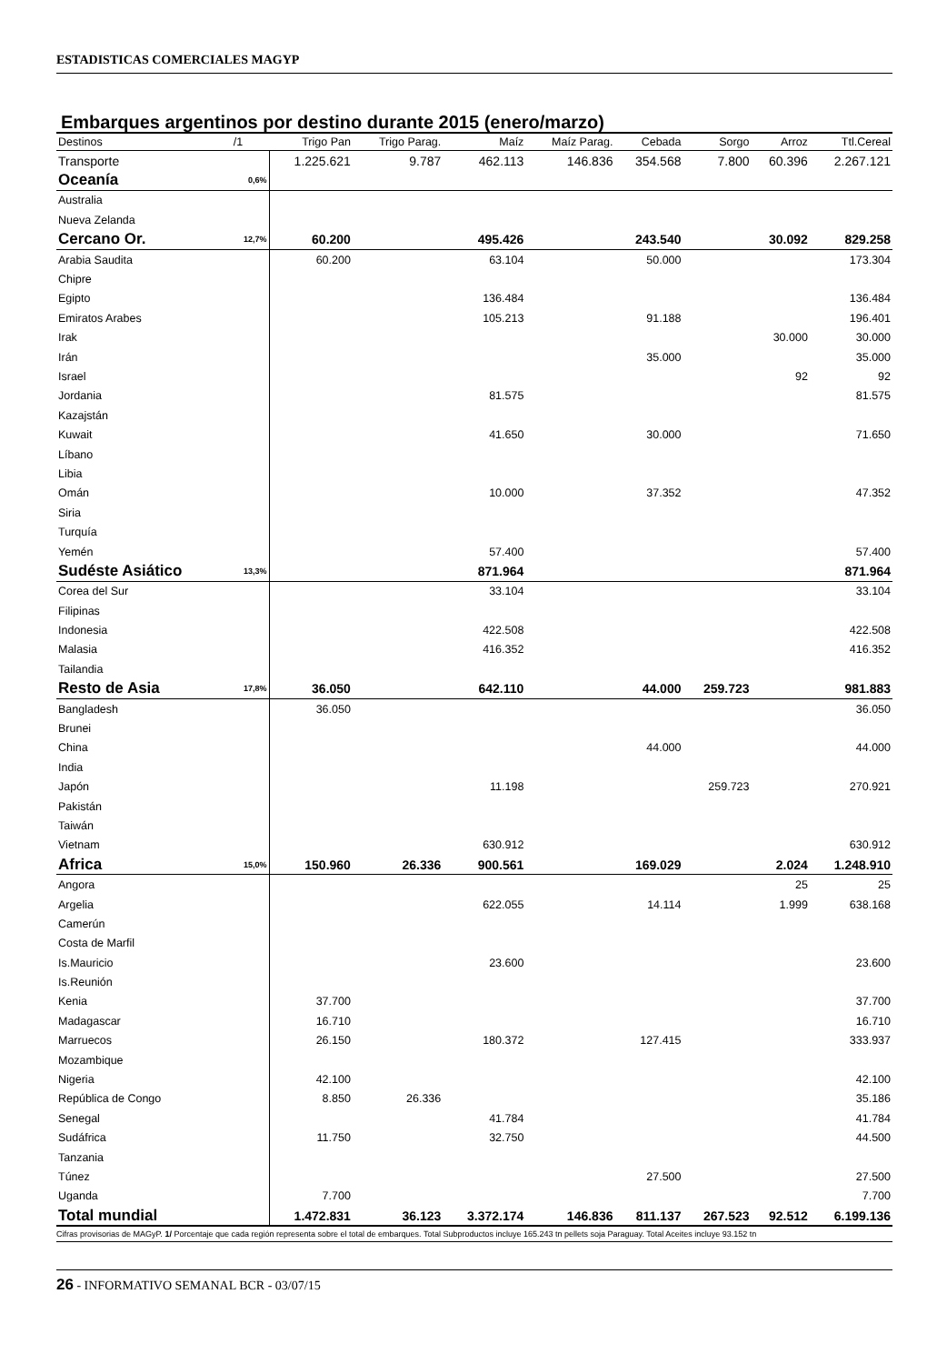ESTADISTICAS COMERCIALES MAGYP
Embarques argentinos por destino durante 2015 (enero/marzo)
| Destinos | /1 | Trigo Pan | Trigo Parag. | Maíz | Maíz Parag. | Cebada | Sorgo | Arroz | Ttl.Cereal |
| --- | --- | --- | --- | --- | --- | --- | --- | --- | --- |
| Transporte | | 1.225.621 | 9.787 | 462.113 | 146.836 | 354.568 | 7.800 | 60.396 | 2.267.121 |
| Oceanía | 0,6% | | | | | | | | |
| Australia | | | | | | | | | |
| Nueva Zelanda | | | | | | | | | |
| Cercano Or. | 12,7% | 60.200 | | 495.426 | | 243.540 | | 30.092 | 829.258 |
| Arabia Saudita | | 60.200 | | 63.104 | | 50.000 | | | 173.304 |
| Chipre | | | | | | | | | |
| Egipto | | | | 136.484 | | | | | 136.484 |
| Emiratos Arabes | | | | 105.213 | | 91.188 | | | 196.401 |
| Irak | | | | | | | | 30.000 | 30.000 |
| Irán | | | | | | 35.000 | | | 35.000 |
| Israel | | | | | | | | 92 | 92 |
| Jordania | | | | 81.575 | | | | | 81.575 |
| Kazajstán | | | | | | | | | |
| Kuwait | | | | 41.650 | | 30.000 | | | 71.650 |
| Líbano | | | | | | | | | |
| Libia | | | | | | | | | |
| Omán | | | | 10.000 | | 37.352 | | | 47.352 |
| Siria | | | | | | | | | |
| Turquía | | | | | | | | | |
| Yemén | | | | 57.400 | | | | | 57.400 |
| Sudéste Asiático | 13,3% | | | 871.964 | | | | | 871.964 |
| Corea del Sur | | | | 33.104 | | | | | 33.104 |
| Filipinas | | | | | | | | | |
| Indonesia | | | | 422.508 | | | | | 422.508 |
| Malasia | | | | 416.352 | | | | | 416.352 |
| Tailandia | | | | | | | | | |
| Resto de Asia | 17,8% | 36.050 | | 642.110 | | 44.000 | 259.723 | | 981.883 |
| Bangladesh | | 36.050 | | | | | | | 36.050 |
| Brunei | | | | | | | | | |
| China | | | | | | 44.000 | | | 44.000 |
| India | | | | | | | | | |
| Japón | | | | 11.198 | | | 259.723 | | 270.921 |
| Pakistán | | | | | | | | | |
| Taiwán | | | | | | | | | |
| Vietnam | | | | 630.912 | | | | | 630.912 |
| Africa | 15,0% | 150.960 | 26.336 | 900.561 | | 169.029 | | 2.024 | 1.248.910 |
| Angora | | | | | | | | 25 | 25 |
| Argelia | | | | 622.055 | | 14.114 | | 1.999 | 638.168 |
| Camerún | | | | | | | | | |
| Costa de Marfil | | | | | | | | | |
| Is.Mauricio | | | | 23.600 | | | | | 23.600 |
| Is.Reunión | | | | | | | | | |
| Kenia | | 37.700 | | | | | | | 37.700 |
| Madagascar | | 16.710 | | | | | | | 16.710 |
| Marruecos | | 26.150 | | 180.372 | | 127.415 | | | 333.937 |
| Mozambique | | | | | | | | | |
| Nigeria | | 42.100 | | | | | | | 42.100 |
| República de Congo | | 8.850 | 26.336 | | | | | | 35.186 |
| Senegal | | | | 41.784 | | | | | 41.784 |
| Sudáfrica | | 11.750 | | 32.750 | | | | | 44.500 |
| Tanzania | | | | | | | | | |
| Túnez | | | | | | 27.500 | | | 27.500 |
| Uganda | | 7.700 | | | | | | | 7.700 |
| Total mundial | | 1.472.831 | 36.123 | 3.372.174 | 146.836 | 811.137 | 267.523 | 92.512 | 6.199.136 |
Cifras provisorias de MAGyP. 1/ Porcentaje que cada región representa sobre el total de embarques. Total Subproductos incluye 165.243 tn pellets soja Paraguay. Total Aceites incluye 93.152 tn
26 - INFORMATIVO SEMANAL BCR - 03/07/15